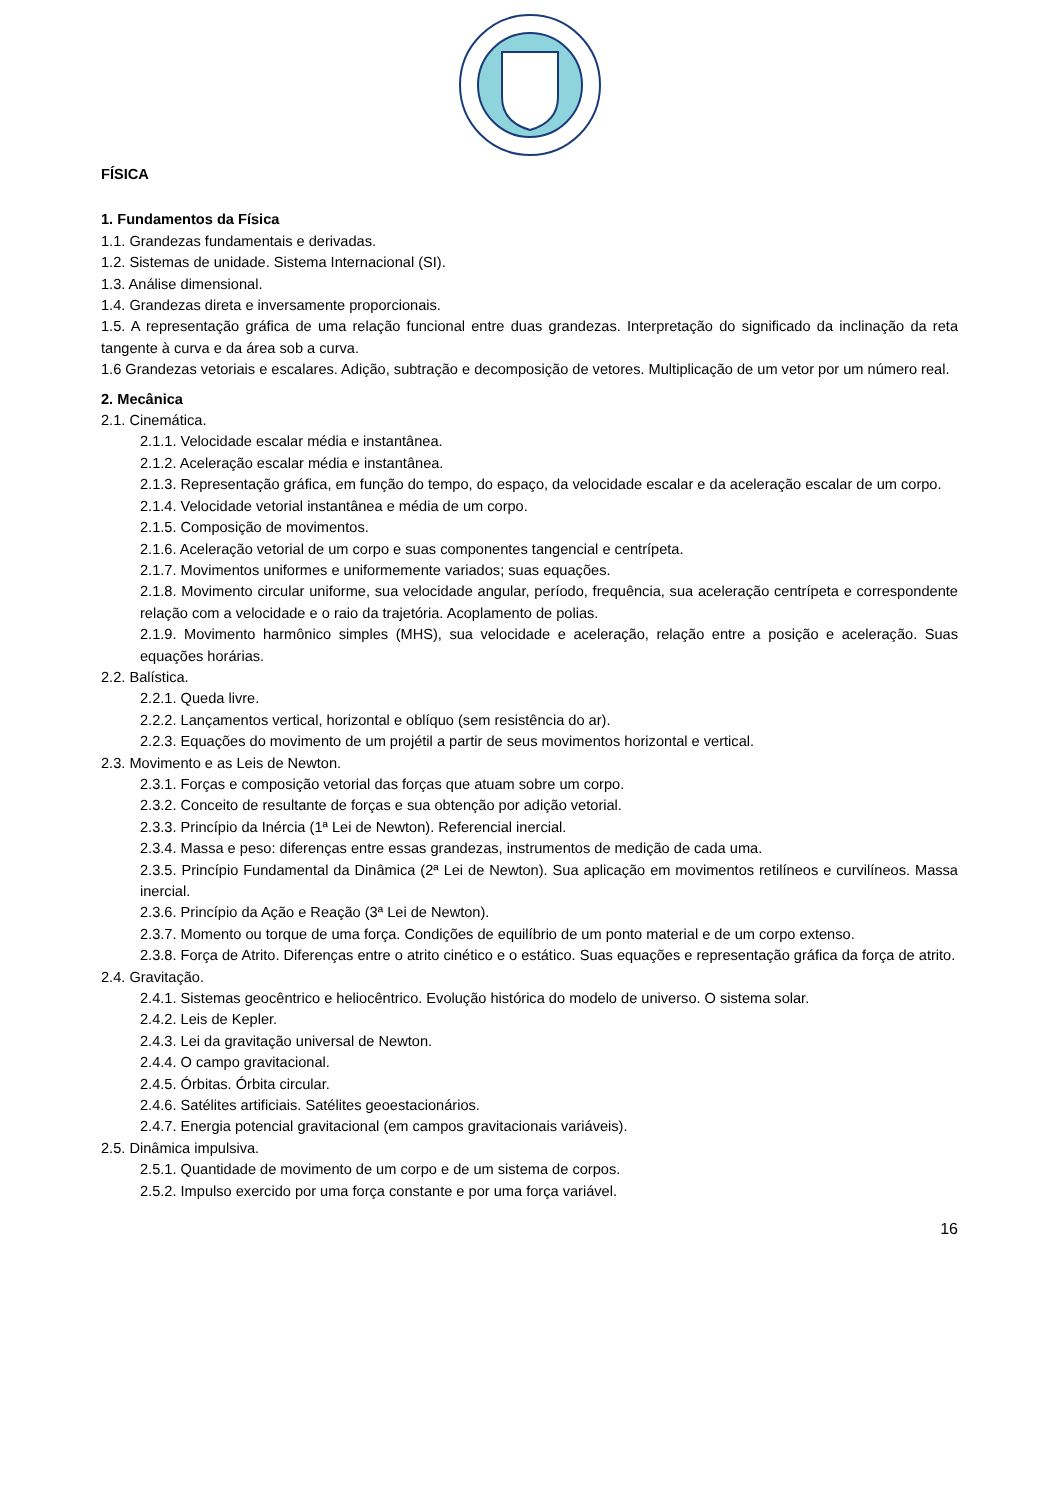FÍSICA
1. Fundamentos da Física
1.1. Grandezas fundamentais e derivadas.
1.2. Sistemas de unidade. Sistema Internacional (SI).
1.3. Análise dimensional.
1.4. Grandezas direta e inversamente proporcionais.
1.5. A representação gráfica de uma relação funcional entre duas grandezas. Interpretação do significado da inclinação da reta tangente à curva e da área sob a curva.
1.6 Grandezas vetoriais e escalares. Adição, subtração e decomposição de vetores. Multiplicação de um vetor por um número real.
2. Mecânica
2.1. Cinemática.
2.1.1. Velocidade escalar média e instantânea.
2.1.2. Aceleração escalar média e instantânea.
2.1.3. Representação gráfica, em função do tempo, do espaço, da velocidade escalar e da aceleração escalar de um corpo.
2.1.4. Velocidade vetorial instantânea e média de um corpo.
2.1.5. Composição de movimentos.
2.1.6. Aceleração vetorial de um corpo e suas componentes tangencial e centrípeta.
2.1.7. Movimentos uniformes e uniformemente variados; suas equações.
2.1.8. Movimento circular uniforme, sua velocidade angular, período, frequência, sua aceleração centrípeta e correspondente relação com a velocidade e o raio da trajetória. Acoplamento de polias.
2.1.9. Movimento harmônico simples (MHS), sua velocidade e aceleração, relação entre a posição e aceleração. Suas equações horárias.
2.2. Balística.
2.2.1. Queda livre.
2.2.2. Lançamentos vertical, horizontal e oblíquo (sem resistência do ar).
2.2.3. Equações do movimento de um projétil a partir de seus movimentos horizontal e vertical.
2.3. Movimento e as Leis de Newton.
2.3.1. Forças e composição vetorial das forças que atuam sobre um corpo.
2.3.2. Conceito de resultante de forças e sua obtenção por adição vetorial.
2.3.3. Princípio da Inércia (1ª Lei de Newton). Referencial inercial.
2.3.4. Massa e peso: diferenças entre essas grandezas, instrumentos de medição de cada uma.
2.3.5. Princípio Fundamental da Dinâmica (2ª Lei de Newton). Sua aplicação em movimentos retilíneos e curvilíneos. Massa inercial.
2.3.6. Princípio da Ação e Reação (3ª Lei de Newton).
2.3.7. Momento ou torque de uma força. Condições de equilíbrio de um ponto material e de um corpo extenso.
2.3.8. Força de Atrito. Diferenças entre o atrito cinético e o estático. Suas equações e representação gráfica da força de atrito.
2.4. Gravitação.
2.4.1. Sistemas geocêntrico e heliocêntrico. Evolução histórica do modelo de universo. O sistema solar.
2.4.2. Leis de Kepler.
2.4.3. Lei da gravitação universal de Newton.
2.4.4. O campo gravitacional.
2.4.5. Órbitas. Órbita circular.
2.4.6. Satélites artificiais. Satélites geoestacionários.
2.4.7. Energia potencial gravitacional (em campos gravitacionais variáveis).
2.5. Dinâmica impulsiva.
2.5.1. Quantidade de movimento de um corpo e de um sistema de corpos.
2.5.2. Impulso exercido por uma força constante e por uma força variável.
16